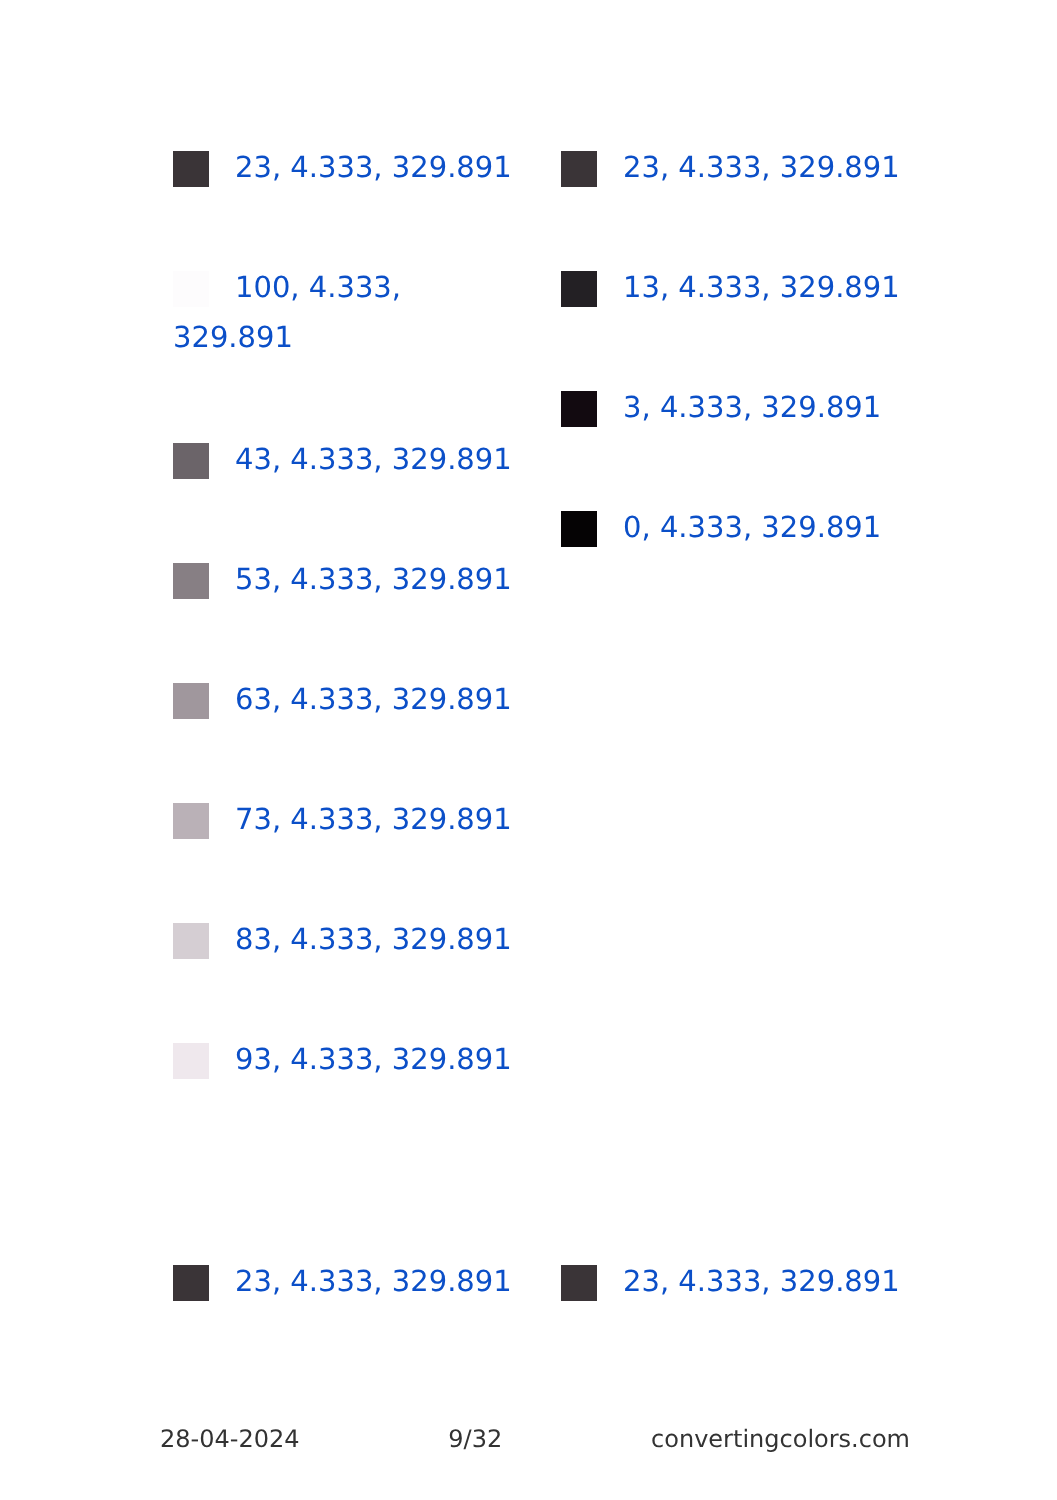23, 4.333, 329.891
100, 4.333, 329.891
43, 4.333, 329.891
53, 4.333, 329.891
63, 4.333, 329.891
73, 4.333, 329.891
83, 4.333, 329.891
93, 4.333, 329.891
23, 4.333, 329.891
13, 4.333, 329.891
3, 4.333, 329.891
0, 4.333, 329.891
23, 4.333, 329.891 23, 4.333, 329.891
28-04-2024 9/32 convertingcolors.com